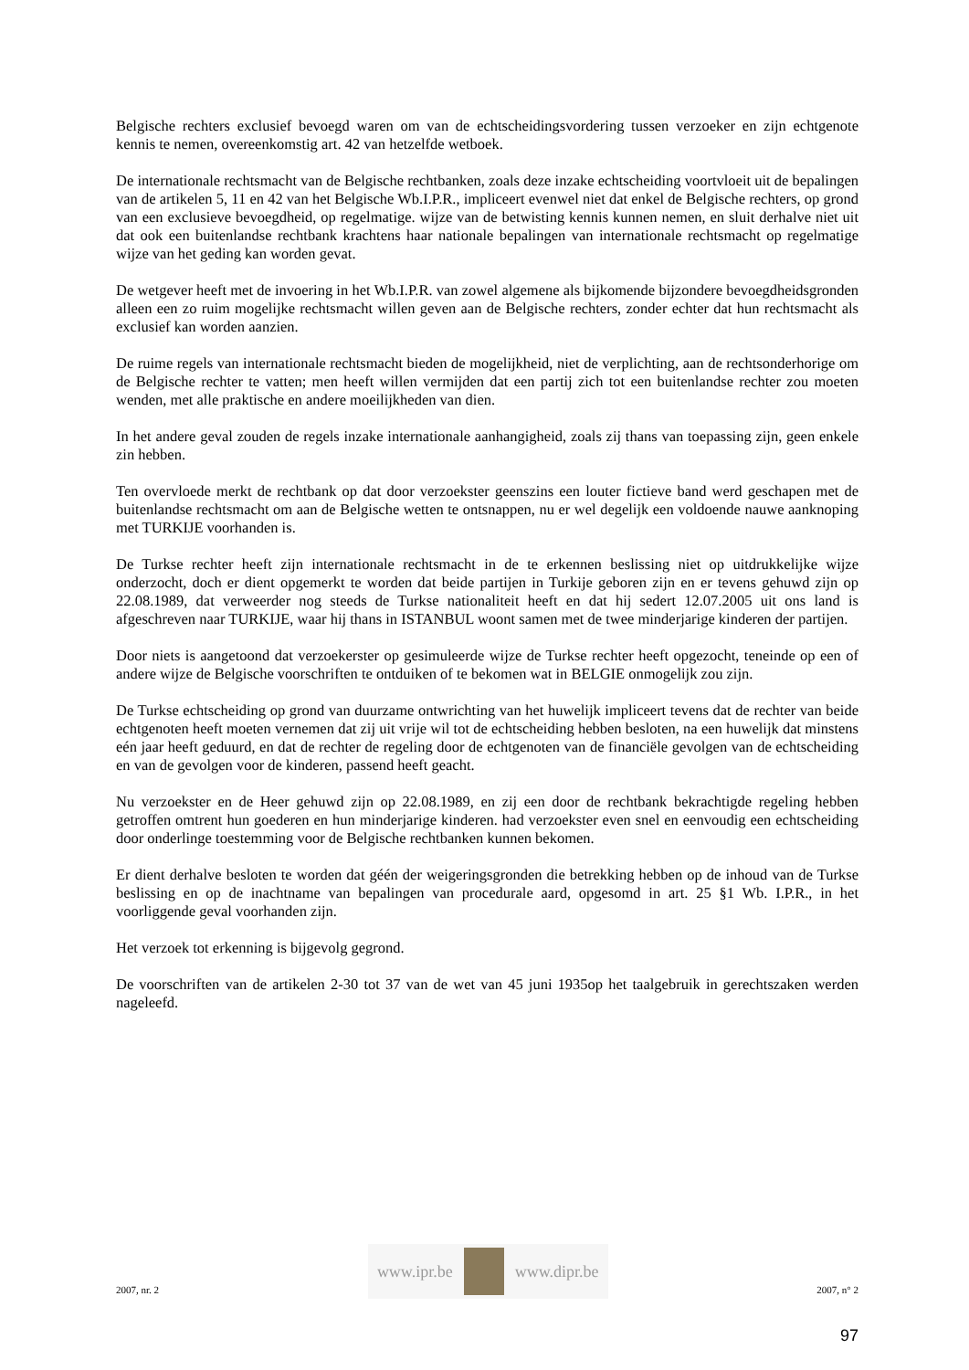Belgische rechters exclusief bevoegd waren om van de echtscheidingsvordering tussen verzoeker en zijn echtgenote kennis te nemen, overeenkomstig art. 42 van hetzelfde wetboek.
De internationale rechtsmacht van de Belgische rechtbanken, zoals deze inzake echtscheiding voortvloeit uit de bepalingen van de artikelen 5, 11 en 42 van het Belgische Wb.I.P.R., impliceert evenwel niet dat enkel de Belgische rechters, op grond van een exclusieve bevoegdheid, op regelmatige. wijze van de betwisting kennis kunnen nemen, en sluit derhalve niet uit dat ook een buitenlandse rechtbank krachtens haar nationale bepalingen van internationale rechtsmacht op regelmatige wijze van het geding kan worden gevat.
De wetgever heeft met de invoering in het Wb.I.P.R. van zowel algemene als bijkomende bijzondere bevoegdheidsgronden alleen een zo ruim mogelijke rechtsmacht willen geven aan de Belgische rechters, zonder echter dat hun rechtsmacht als exclusief kan worden aanzien.
De ruime regels van internationale rechtsmacht bieden de mogelijkheid, niet de verplichting, aan de rechtsonderhorige om de Belgische rechter te vatten; men heeft willen vermijden dat een partij zich tot een buitenlandse rechter zou moeten wenden, met alle praktische en andere moeilijkheden van dien.
In het andere geval zouden de regels inzake internationale aanhangigheid, zoals zij thans van toepassing zijn, geen enkele zin hebben.
Ten overvloede merkt de rechtbank op dat door verzoekster geenszins een louter fictieve band werd geschapen met de buitenlandse rechtsmacht om aan de Belgische wetten te ontsnappen, nu er wel degelijk een voldoende nauwe aanknoping met TURKIJE voorhanden is.
De Turkse rechter heeft zijn internationale rechtsmacht in de te erkennen beslissing niet op uitdrukkelijke wijze onderzocht, doch er dient opgemerkt te worden dat beide partijen in Turkije geboren zijn en er tevens gehuwd zijn op 22.08.1989, dat verweerder nog steeds de Turkse nationaliteit heeft en dat hij sedert 12.07.2005 uit ons land is afgeschreven naar TURKIJE, waar hij thans in ISTANBUL woont samen met de twee minderjarige kinderen der partijen.
Door niets is aangetoond dat verzoekerster op gesimuleerde wijze de Turkse rechter heeft opgezocht, teneinde op een of andere wijze de Belgische voorschriften te ontduiken of te bekomen wat in BELGIE onmogelijk zou zijn.
De Turkse echtscheiding op grond van duurzame ontwrichting van het huwelijk impliceert tevens dat de rechter van beide echtgenoten heeft moeten vernemen dat zij uit vrije wil tot de echtscheiding hebben besloten, na een huwelijk dat minstens eén jaar heeft geduurd, en dat de rechter de regeling door de echtgenoten van de financiële gevolgen van de echtscheiding en van de gevolgen voor de kinderen, passend heeft geacht.
Nu verzoekster en de Heer gehuwd zijn op 22.08.1989, en zij een door de rechtbank bekrachtigde regeling hebben getroffen omtrent hun goederen en hun minderjarige kinderen. had verzoekster even snel en eenvoudig een echtscheiding door onderlinge toestemming voor de Belgische rechtbanken kunnen bekomen.
Er dient derhalve besloten te worden dat géén der weigeringsgronden die betrekking hebben op de inhoud van de Turkse beslissing en op de inachtname van bepalingen van procedurale aard, opgesomd in art. 25 §1 Wb. I.P.R., in het voorliggende geval voorhanden zijn.
Het verzoek tot erkenning is bijgevolg gegrond.
De voorschriften van de artikelen 2-30 tot 37 van de wet van 45 juni 1935op het taalgebruik in gerechtszaken werden nageleefd.
2007, nr. 2
www.ipr.be www.dipr.be
2007, n° 2
97